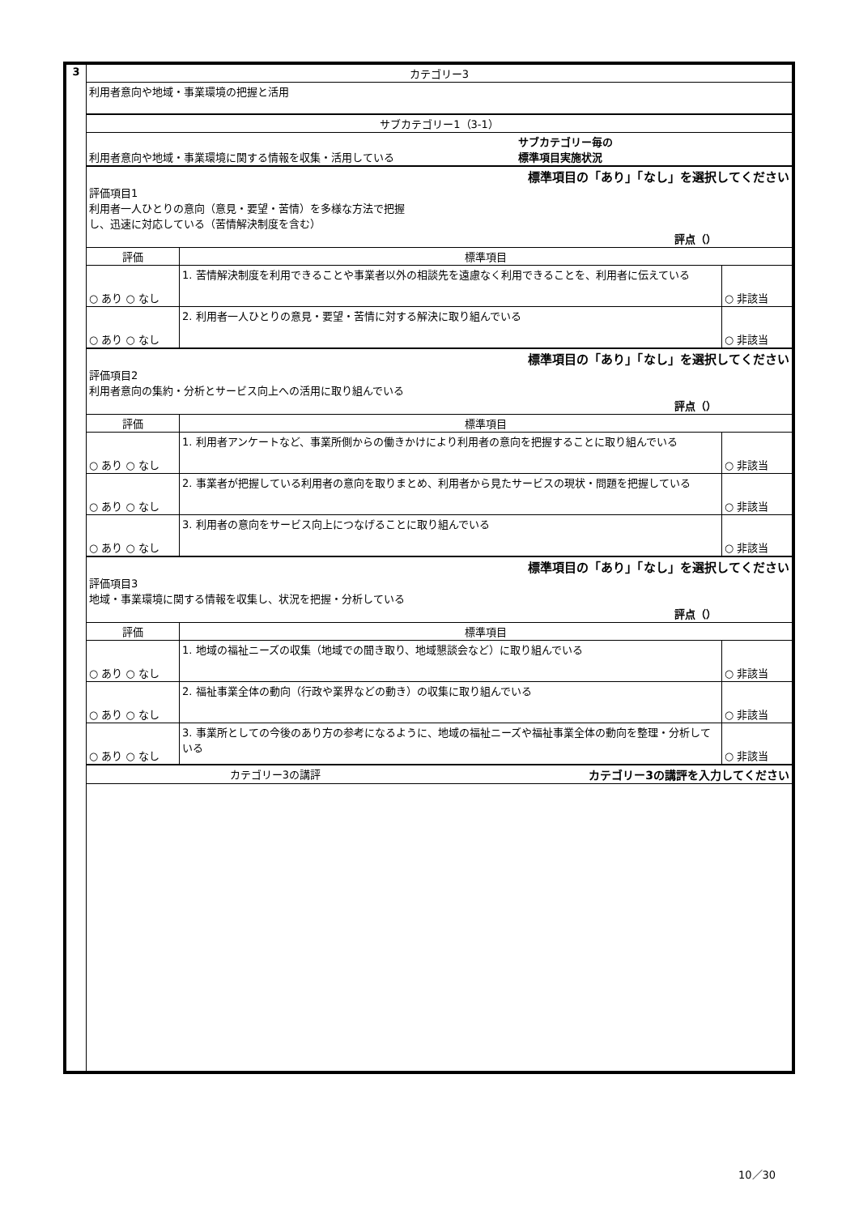| 3 | カテゴリー3 | | |
| | 利用者意向や地域・事業環境の把握と活用 | | |
| | サブカテゴリー1（3-1） | | |
| | 利用者意向や地域・事業環境に関する情報を収集・活用している サブカテゴリー毎の 標準項目実施状況 | | |
| | 標準項目の「あり」「なし」を選択してください 評価項目1 利用者一人ひとりの意向（意見・要望・苦情）を多様な方法で把握 し、迅速に対応している（苦情解決制度を含む） 評点（） | | |
| | 評価 | 標準項目 | |
| | ○ あり ○ なし | 1. 苦情解決制度を利用できることや事業者以外の相談先を遠慮なく利用できることを、利用者に伝えている | ○ 非該当 |
| | ○ あり ○ なし | 2. 利用者一人ひとりの意見・要望・苦情に対する解決に取り組んでいる | ○ 非該当 |
| | 標準項目の「あり」「なし」を選択してください 評価項目2 利用者意向の集約・分析とサービス向上への活用に取り組んでいる 評点（） | | |
| | 評価 | 標準項目 | |
| | ○ あり ○ なし | 1. 利用者アンケートなど、事業所側からの働きかけにより利用者の意向を把握することに取り組んでいる | ○ 非該当 |
| | ○ あり ○ なし | 2. 事業者が把握している利用者の意向を取りまとめ、利用者から見たサービスの現状・問題を把握している | ○ 非該当 |
| | ○ あり ○ なし | 3. 利用者の意向をサービス向上につなげることに取り組んでいる | ○ 非該当 |
| | 標準項目の「あり」「なし」を選択してください 評価項目3 地域・事業環境に関する情報を収集し、状況を把握・分析している 評点（） | | |
| | 評価 | 標準項目 | |
| | ○ あり ○ なし | 1. 地域の福祉ニーズの収集（地域での聞き取り、地域懇談会など）に取り組んでいる | ○ 非該当 |
| | ○ あり ○ なし | 2. 福祉事業全体の動向（行政や業界などの動き）の収集に取り組んでいる | ○ 非該当 |
| | ○ あり ○ なし | 3. 事業所としての今後のあり方の参考になるように、地域の福祉ニーズや福祉事業全体の動向を整理・分析している | ○ 非該当 |
| | カテゴリー3の講評 カテゴリー3の講評を入力してください | | |
10／30